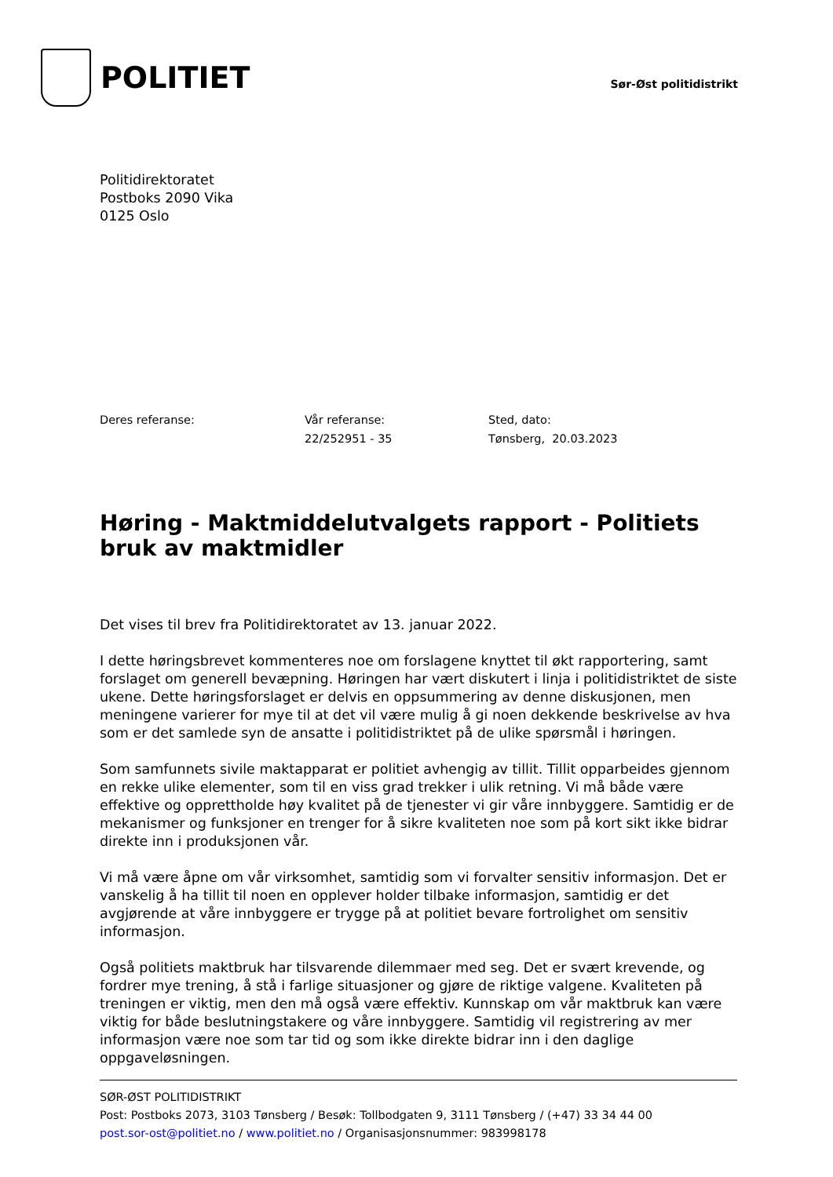POLITIET
Sør-Øst politidistrikt
Politidirektoratet
Postboks 2090 Vika
0125 Oslo
Deres referanse: Vår referanse:
22/252951 - 35
Sted, dato:
Tønsberg, 20.03.2023
Høring - Maktmiddelutvalgets rapport - Politiets bruk av maktmidler
Det vises til brev fra Politidirektoratet av 13. januar 2022.
I dette høringsbrevet kommenteres noe om forslagene knyttet til økt rapportering, samt forslaget om generell bevæpning. Høringen har vært diskutert i linja i politidistriktet de siste ukene. Dette høringsforslaget er delvis en oppsummering av denne diskusjonen, men meningene varierer for mye til at det vil være mulig å gi noen dekkende beskrivelse av hva som er det samlede syn de ansatte i politidistriktet på de ulike spørsmål i høringen.
Som samfunnets sivile maktapparat er politiet avhengig av tillit. Tillit opparbeides gjennom en rekke ulike elementer, som til en viss grad trekker i ulik retning. Vi må både være effektive og opprettholde høy kvalitet på de tjenester vi gir våre innbyggere. Samtidig er de mekanismer og funksjoner en trenger for å sikre kvaliteten noe som på kort sikt ikke bidrar direkte inn i produksjonen vår.
Vi må være åpne om vår virksomhet, samtidig som vi forvalter sensitiv informasjon. Det er vanskelig å ha tillit til noen en opplever holder tilbake informasjon, samtidig er det avgjørende at våre innbyggere er trygge på at politiet bevare fortrolighet om sensitiv informasjon.
Også politiets maktbruk har tilsvarende dilemmaer med seg. Det er svært krevende, og fordrer mye trening, å stå i farlige situasjoner og gjøre de riktige valgene. Kvaliteten på treningen er viktig, men den må også være effektiv. Kunnskap om vår maktbruk kan være viktig for både beslutningstakere og våre innbyggere. Samtidig vil registrering av mer informasjon være noe som tar tid og som ikke direkte bidrar inn i den daglige oppgaveløsningen.
SØR-ØST POLITIDISTRIKT
Post: Postboks 2073, 3103 Tønsberg / Besøk: Tollbodgaten 9, 3111 Tønsberg / (+47) 33 34 44 00
post.sor-ost@politiet.no / www.politiet.no / Organisasjonsnummer: 983998178